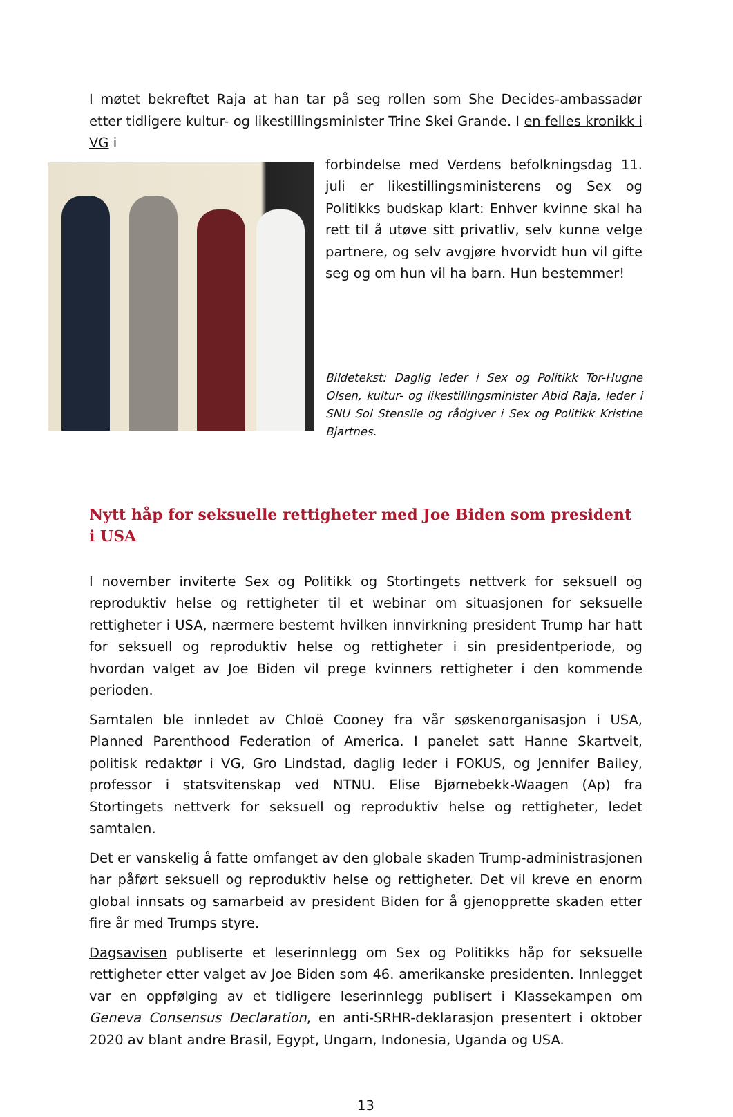I møtet bekreftet Raja at han tar på seg rollen som She Decides-ambassadør etter tidligere kultur- og likestillingsminister Trine Skei Grande. I en felles kronikk i VG i
forbindelse med Verdens befolkningsdag 11. juli er likestillingsministerens og Sex og Politikks budskap klart: Enhver kvinne skal ha rett til å utøve sitt privatliv, selv kunne velge partnere, og selv avgjøre hvorvidt hun vil gifte seg og om hun vil ha barn. Hun bestemmer!
Bildetekst: Daglig leder i Sex og Politikk Tor-Hugne Olsen, kultur- og likestillingsminister Abid Raja, leder i SNU Sol Stenslie og rådgiver i Sex og Politikk Kristine Bjartnes.
Nytt håp for seksuelle rettigheter med Joe Biden som president i USA
I november inviterte Sex og Politikk og Stortingets nettverk for seksuell og reproduktiv helse og rettigheter til et webinar om situasjonen for seksuelle rettigheter i USA, nærmere bestemt hvilken innvirkning president Trump har hatt for seksuell og reproduktiv helse og rettigheter i sin presidentperiode, og hvordan valget av Joe Biden vil prege kvinners rettigheter i den kommende perioden.
Samtalen ble innledet av Chloë Cooney fra vår søskenorganisasjon i USA, Planned Parenthood Federation of America. I panelet satt Hanne Skartveit, politisk redaktør i VG, Gro Lindstad, daglig leder i FOKUS, og Jennifer Bailey, professor i statsvitenskap ved NTNU. Elise Bjørnebekk-Waagen (Ap) fra Stortingets nettverk for seksuell og reproduktiv helse og rettigheter, ledet samtalen.
Det er vanskelig å fatte omfanget av den globale skaden Trump-administrasjonen har påført seksuell og reproduktiv helse og rettigheter. Det vil kreve en enorm global innsats og samarbeid av president Biden for å gjenopprette skaden etter fire år med Trumps styre.
Dagsavisen publiserte et leserinnlegg om Sex og Politikks håp for seksuelle rettigheter etter valget av Joe Biden som 46. amerikanske presidenten. Innlegget var en oppfølging av et tidligere leserinnlegg publisert i Klassekampen om Geneva Consensus Declaration, en anti-SRHR-deklarasjon presentert i oktober 2020 av blant andre Brasil, Egypt, Ungarn, Indonesia, Uganda og USA.
13